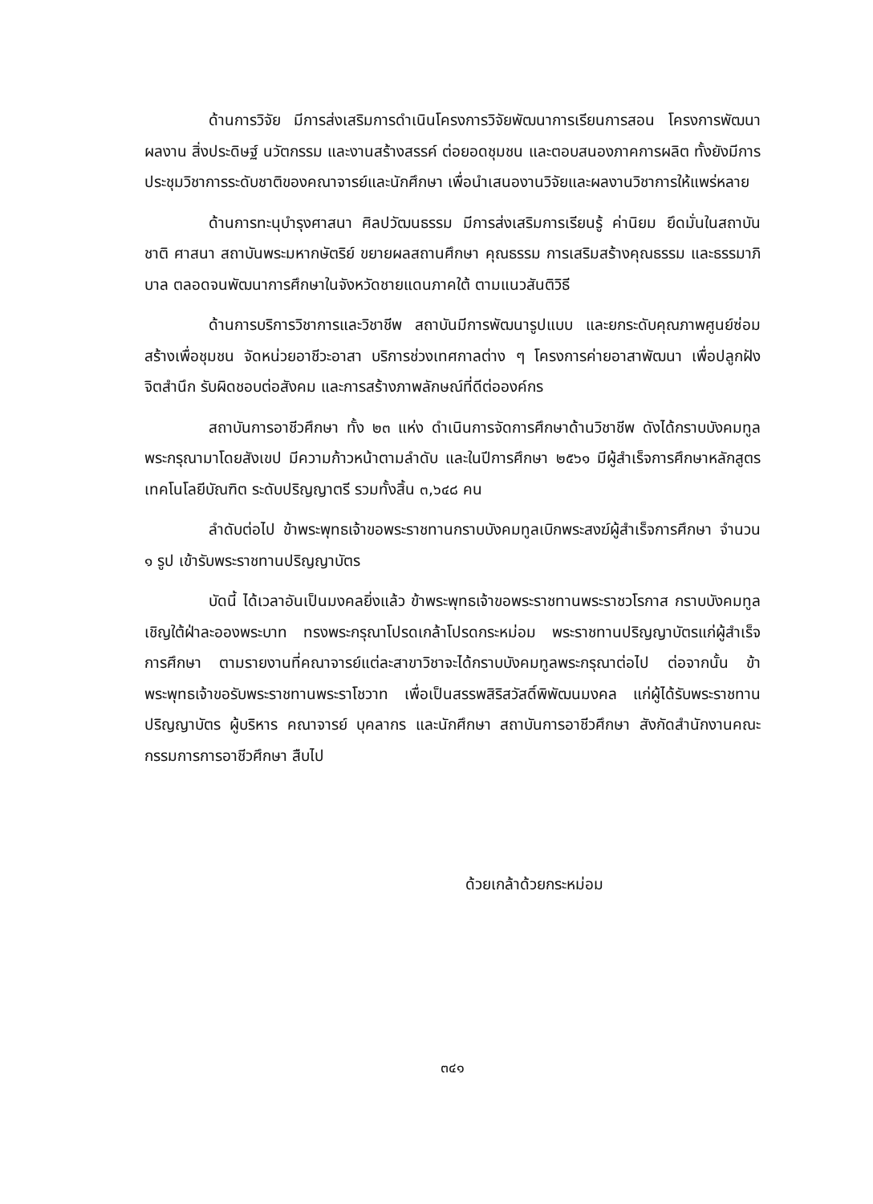ด้านการวิจัย มีการส่งเสริมการดำเนินโครงการวิจัยพัฒนาการเรียนการสอน โครงการพัฒนาผลงาน สิ่งประดิษฐ์ นวัตกรรม และงานสร้างสรรค์ ต่อยอดชุมชน และตอบสนองภาคการผลิต ทั้งยังมีการประชุมวิชาการระดับชาติของคณาจารย์และนักศึกษา เพื่อนำเสนองานวิจัยและผลงานวิชาการให้แพร่หลาย
ด้านการทะนุบำรุงศาสนา ศิลปวัฒนธรรม มีการส่งเสริมการเรียนรู้ ค่านิยม ยึดมั่นในสถาบันชาติ ศาสนา สถาบันพระมหากษัตริย์ ขยายผลสถานศึกษา คุณธรรม การเสริมสร้างคุณธรรม และธรรมาภิบาล ตลอดจนพัฒนาการศึกษาในจังหวัดชายแดนภาคใต้ ตามแนวสันติวิธี
ด้านการบริการวิชาการและวิชาชีพ สถาบันมีการพัฒนารูปแบบ และยกระดับคุณภาพศูนย์ซ่อมสร้างเพื่อชุมชน จัดหน่วยอาชีวะอาสา บริการช่วงเทศกาลต่าง ๆ โครงการค่ายอาสาพัฒนา เพื่อปลูกฝังจิตสำนึก รับผิดชอบต่อสังคม และการสร้างภาพลักษณ์ที่ดีต่อองค์กร
สถาบันการอาชีวศึกษา ทั้ง ๒๓ แห่ง ดำเนินการจัดการศึกษาด้านวิชาชีพ ดังได้กราบบังคมทูลพระกรุณามาโดยสังเขป มีความก้าวหน้าตามลำดับ และในปีการศึกษา ๒๕๖๑ มีผู้สำเร็จการศึกษาหลักสูตรเทคโนโลยีบัณฑิต ระดับปริญญาตรี รวมทั้งสิ้น ๓,๖๔๘ คน
ลำดับต่อไป ข้าพระพุทธเจ้าขอพระราชทานกราบบังคมทูลเบิกพระสงฆ์ผู้สำเร็จการศึกษา จำนวน ๑ รูป เข้ารับพระราชทานปริญญาบัตร
บัดนี้ ได้เวลาอันเป็นมงคลยิ่งแล้ว ข้าพระพุทธเจ้าขอพระราชทานพระราชวโรกาส กราบบังคมทูลเชิญใต้ฝ่าละอองพระบาท ทรงพระกรุณาโปรดเกล้าโปรดกระหม่อม พระราชทานปริญญาบัตรแก่ผู้สำเร็จการศึกษา ตามรายงานที่คณาจารย์แต่ละสาขาวิชาจะได้กราบบังคมทูลพระกรุณาต่อไป ต่อจากนั้น ข้าพระพุทธเจ้าขอรับพระราชทานพระราโชวาท เพื่อเป็นสรรพสิริสวัสดิ์พิพัฒนมงคล แก่ผู้ได้รับพระราชทานปริญญาบัตร ผู้บริหาร คณาจารย์ บุคลากร และนักศึกษา สถาบันการอาชีวศึกษา สังกัดสำนักงานคณะกรรมการการอาชีวศึกษา สืบไป
ด้วยเกล้าด้วยกระหม่อม
๓๔๑